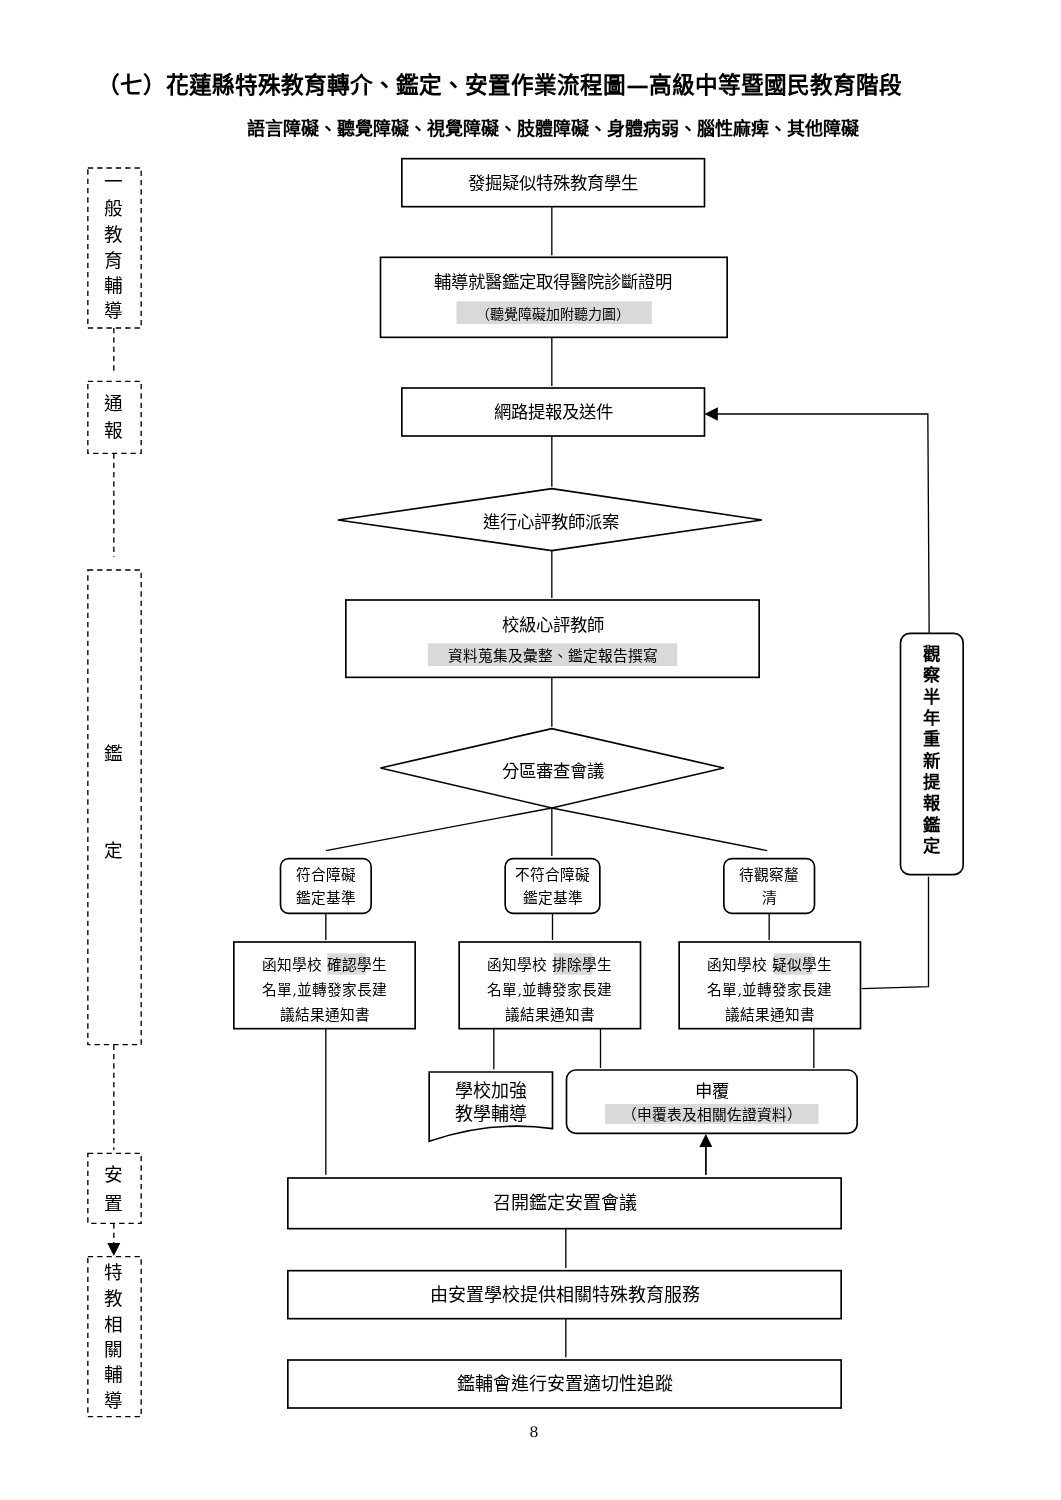（七）花蓮縣特殊教育轉介、鑑定、安置作業流程圖—高級中等暨國民教育階段
語言障礙、聽覺障礙、視覺障礙、肢體障礙、身體病弱、腦性麻痺、其他障礙
一
般
教
育
輔
導
通
報
鑑
定
安
置
特
教
相
關
輔
導
發掘疑似特殊教育學生
輔導就醫鑑定取得醫院診斷證明
（聽覺障礙加附聽力圖）
網路提報及送件
進行心評教師派案
校級心評教師
資料蒐集及彙整、鑑定報告撰寫
分區審查會議
觀
察
半
年
重
新
提
報
鑑
定
符合障礙
鑑定基準
不符合障礙
鑑定基準
待觀察釐
清
函知學校 確認學生
名單,並轉發家長建
議結果通知書
函知學校 排除學生
名單,並轉發家長建
議結果通知書
函知學校 疑似學生
名單,並轉發家長建
議結果通知書
學校加強
教學輔導
申覆
（申覆表及相關佐證資料）
召開鑑定安置會議
由安置學校提供相關特殊教育服務
鑑輔會進行安置適切性追蹤
8